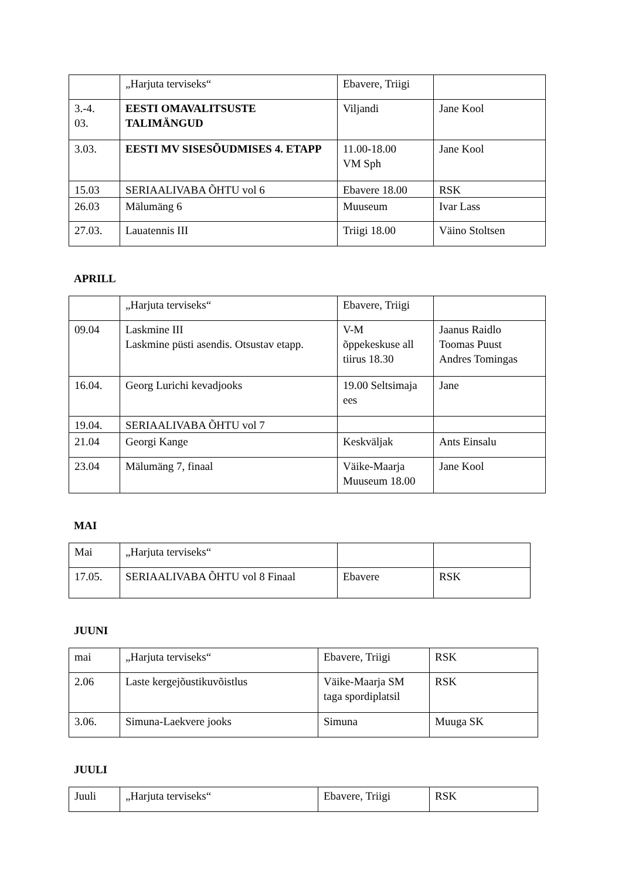| | „Harjuta terviseks“ | Ebavere, Triigi | |
| 3.-4. 03. | EESTI OMAVALITSUSTE TALIMÄNGUD | Viljandi | Jane Kool |
| 3.03. | EESTI MV SISESÕUDMISES 4. ETAPP | 11.00-18.00 VM Sph | Jane Kool |
| 15.03 | SERIAALIVABA ÕHTU vol 6 | Ebavere 18.00 | RSK |
| 26.03 | Mälumäng 6 | Muuseum | Ivar Lass |
| 27.03. | Lauatennis III | Triigi 18.00 | Väino Stoltsen |
APRILL
| | „Harjuta terviseks“ | Ebavere, Triigi | |
| 09.04 | Laskmine III Laskmine püsti asendis. Otsustav etapp. | V-M õppekeskuse all tiirus 18.30 | Jaanus Raidlo Toomas Puust Andres Tomingas |
| 16.04. | Georg Lurichi kevadjooks | 19.00 Seltsimaja ees | Jane |
| 19.04. | SERIAALIVABA ÕHTU vol 7 | | |
| 21.04 | Georgi Kange | Keskväljak | Ants Einsalu |
| 23.04 | Mälumäng 7, finaal | Väike-Maarja Muuseum 18.00 | Jane Kool |
MAI
| Mai | „Harjuta terviseks“ | | |
| 17.05. | SERIAALIVABA ÕHTU vol 8 Finaal | Ebavere | RSK |
JUUNI
| mai | „Harjuta terviseks“ | Ebavere, Triigi | RSK |
| 2.06 | Laste kergejõustikuvõistlus | Väike-Maarja SM taga spordiplatsil | RSK |
| 3.06. | Simuna-Laekvere jooks | Simuna | Muuga SK |
JUULI
| Juuli | „Harjuta terviseks“ | Ebavere, Triigi | RSK |